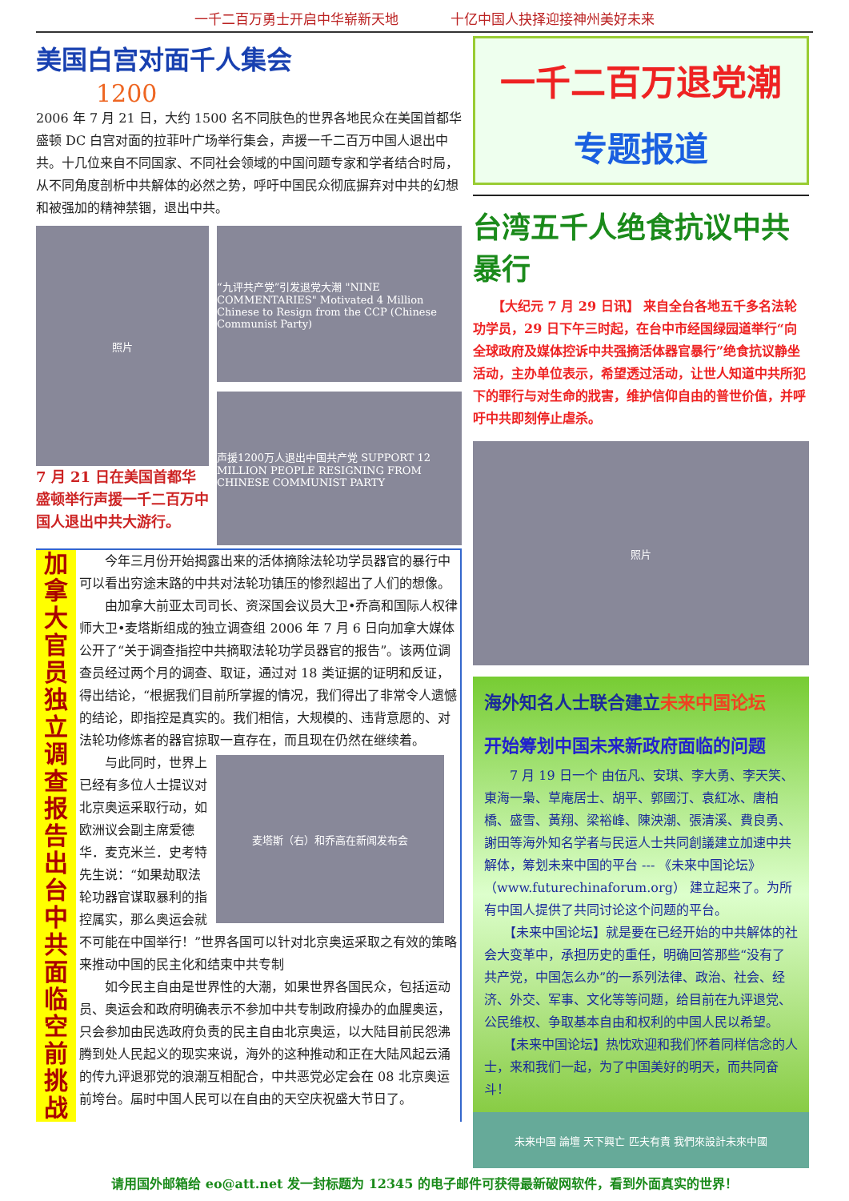一千二百万勇士开启中华崭新天地 十亿中国人抉择迎接神州美好未来
美国白宫对面千人集会
1200
2006 年 7 月 21 日，大约 1500 名不同肤色的世界各地民众在美国首都华盛顿 DC 白宫对面的拉菲叶广场举行集会，声援一千二百万中国人退出中共。十几位来自不同国家、不同社会领域的中国问题专家和学者结合时局，从不同角度剖析中共解体的必然之势，呼吁中国民众彻底摒弃对中共的幻想和被强加的精神禁锢，退出中共。
照片
7 月 21 日在美国首都华盛顿举行声援一千二百万中国人退出中共大游行。
“九评共产党”引发退党大潮 "NINE COMMENTARIES" Motivated 4 Million Chinese to Resign from the CCP (Chinese Communist Party)
声援1200万人退出中国共产党 SUPPORT 12 MILLION PEOPLE RESIGNING FROM CHINESE COMMUNIST PARTY
加拿大官员独立调查报告出台 中共面临空前挑战
　　今年三月份开始揭露出来的活体摘除法轮功学员器官的暴行中可以看出穷途末路的中共对法轮功镇压的惨烈超出了人们的想像。
　　由加拿大前亚太司司长、资深国会议员大卫•乔高和国际人权律师大卫•麦塔斯组成的独立调查组 2006 年 7 月 6 日向加拿大媒体公开了“关于调查指控中共摘取法轮功学员器官的报告”。该两位调查员经过两个月的调查、取证，通过对 18 类证据的证明和反证，得出结论，“根据我们目前所掌握的情况，我们得出了非常令人遗憾的结论，即指控是真实的。我们相信，大规模的、违背意愿的、对法轮功修炼者的器官掠取一直存在，而且现在仍然在继续着。
麦塔斯（右）和乔高在新闻发布会
　　与此同时，世界上已经有多位人士提议对北京奥运采取行动，如欧洲议会副主席爱德华．麦克米兰．史考特先生说：“如果劫取法轮功器官谋取暴利的指控属实，那么奥运会就不可能在中国举行！”世界各国可以针对北京奥运采取之有效的策略来推动中国的民主化和结束中共专制
　　如今民主自由是世界性的大潮，如果世界各国民众，包括运动员、奥运会和政府明确表示不参加中共专制政府操办的血腥奥运，只会参加由民选政府负责的民主自由北京奥运，以大陆目前民怨沸腾到处人民起义的现实来说，海外的这种推动和正在大陆风起云涌的传九评退邪党的浪潮互相配合，中共恶党必定会在 08 北京奥运前垮台。届时中国人民可以在自由的天空庆祝盛大节日了。
一千二百万退党潮
专题报道
台湾五千人绝食抗议中共暴行
　　【大纪元 7 月 29 日讯】 来自全台各地五千多名法轮功学员，29 日下午三时起，在台中市经国绿园道举行“向全球政府及媒体控诉中共强摘活体器官暴行”绝食抗议静坐活动，主办单位表示，希望透过活动，让世人知道中共所犯下的罪行与对生命的戕害，维护信仰自由的普世价值，并呼吁中共即刻停止虐杀。
照片
海外知名人士联合建立未来中国论坛
开始筹划中国未来新政府面临的问题
　　7 月 19 日一个 由伍凡、安琪、李大勇、李天笑、東海一梟、草庵居士、胡平、郭國汀、袁紅冰、唐柏橋、盛雪、黃翔、梁裕峰、陳泱潮、張清溪、費良勇、謝田等海外知名学者与民运人士共同創議建立加速中共解体，筹划未来中国的平台 --- 《未来中国论坛》（www.futurechinaforum.org） 建立起来了。为所有中国人提供了共同讨论这个问题的平台。
　　【未来中国论坛】就是要在已经开始的中共解体的社会大变革中，承担历史的重任，明确回答那些“没有了共产党，中国怎么办”的一系列法律、政治、社会、经济、外交、军事、文化等等问题，给目前在九评退党、公民维权、争取基本自由和权利的中国人民以希望。
　　【未来中国论坛】热忱欢迎和我们怀着同样信念的人士，来和我们一起，为了中国美好的明天，而共同奋斗！
未来中国 論壇 天下興亡 匹夫有責 我們來設計未來中國
请用国外邮箱给 eo@att.net 发一封标题为 12345 的电子邮件可获得最新破网软件，看到外面真实的世界！